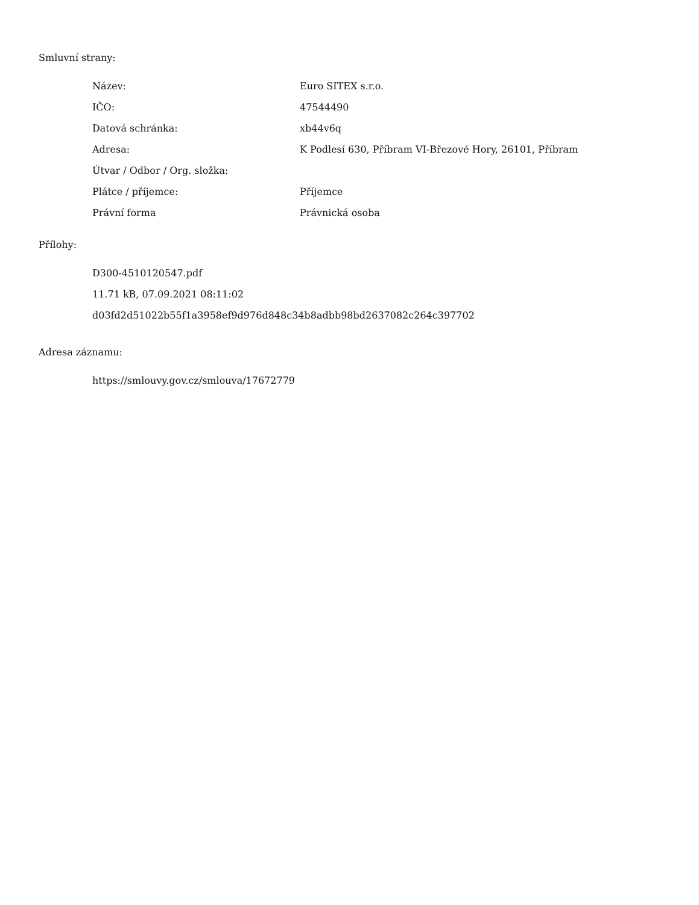Smluvní strany:
| Název: | Euro SITEX s.r.o. |
| IČO: | 47544490 |
| Datová schránka: | xb44v6q |
| Adresa: | K Podlesí 630, Příbram VI-Březové Hory, 26101, Příbram |
| Útvar / Odbor / Org. složka: | |
| Plátce / příjemce: | Příjemce |
| Právní forma | Právnická osoba |
Přílohy:
D300-4510120547.pdf
11.71 kB, 07.09.2021 08:11:02
d03fd2d51022b55f1a3958ef9d976d848c34b8adbb98bd2637082c264c397702
Adresa záznamu:
https://smlouvy.gov.cz/smlouva/17672779